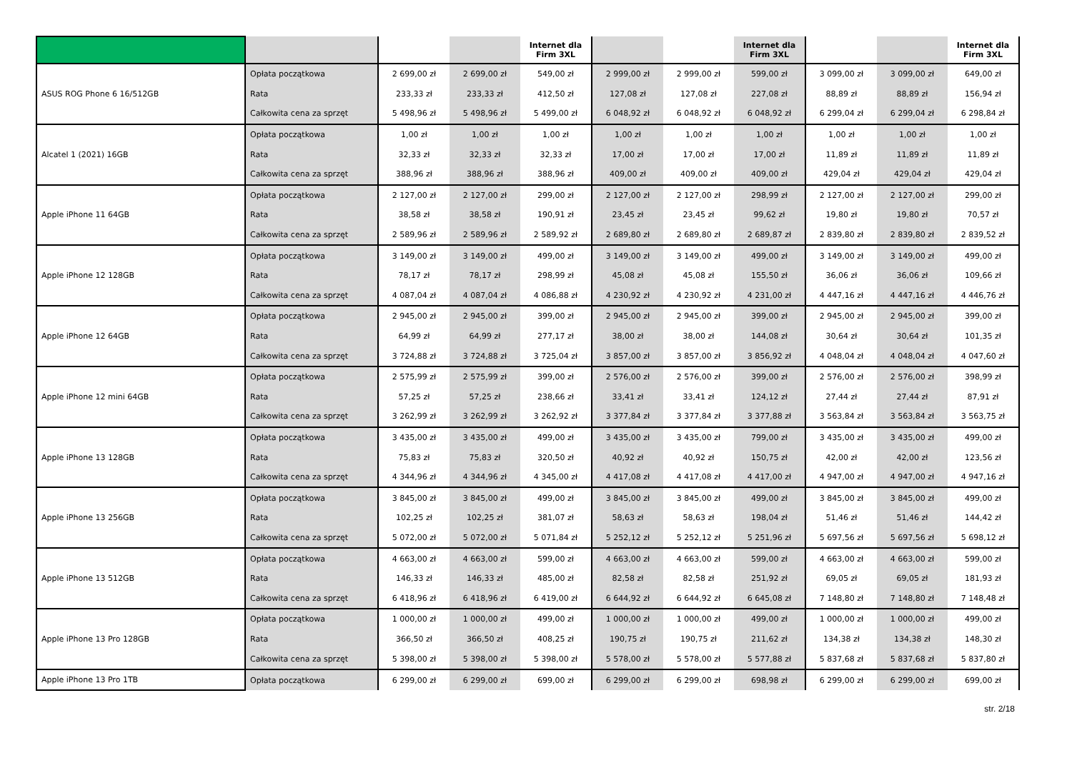| | | | | Internet dla Firm 3XL | | | Internet dla Firm 3XL | | | Internet dla Firm 3XL |
| --- | --- | --- | --- | --- | --- | --- | --- | --- | --- | --- |
| ASUS ROG Phone 6 16/512GB | Opłata początkowa | 2 699,00 zł | 2 699,00 zł | 549,00 zł | 2 999,00 zł | 2 999,00 zł | 599,00 zł | 3 099,00 zł | 3 099,00 zł | 649,00 zł |
| | Rata | 233,33 zł | 233,33 zł | 412,50 zł | 127,08 zł | 127,08 zł | 227,08 zł | 88,89 zł | 88,89 zł | 156,94 zł |
| | Całkowita cena za sprzęt | 5 498,96 zł | 5 498,96 zł | 5 499,00 zł | 6 048,92 zł | 6 048,92 zł | 6 048,92 zł | 6 299,04 zł | 6 299,04 zł | 6 298,84 zł |
| Alcatel 1 (2021) 16GB | Opłata początkowa | 1,00 zł | 1,00 zł | 1,00 zł | 1,00 zł | 1,00 zł | 1,00 zł | 1,00 zł | 1,00 zł | 1,00 zł |
| | Rata | 32,33 zł | 32,33 zł | 32,33 zł | 17,00 zł | 17,00 zł | 17,00 zł | 11,89 zł | 11,89 zł | 11,89 zł |
| | Całkowita cena za sprzęt | 388,96 zł | 388,96 zł | 388,96 zł | 409,00 zł | 409,00 zł | 409,00 zł | 429,04 zł | 429,04 zł | 429,04 zł |
| Apple iPhone 11 64GB | Opłata początkowa | 2 127,00 zł | 2 127,00 zł | 299,00 zł | 2 127,00 zł | 2 127,00 zł | 298,99 zł | 2 127,00 zł | 2 127,00 zł | 299,00 zł |
| | Rata | 38,58 zł | 38,58 zł | 190,91 zł | 23,45 zł | 23,45 zł | 99,62 zł | 19,80 zł | 19,80 zł | 70,57 zł |
| | Całkowita cena za sprzęt | 2 589,96 zł | 2 589,96 zł | 2 589,92 zł | 2 689,80 zł | 2 689,80 zł | 2 689,87 zł | 2 839,80 zł | 2 839,80 zł | 2 839,52 zł |
| Apple iPhone 12 128GB | Opłata początkowa | 3 149,00 zł | 3 149,00 zł | 499,00 zł | 3 149,00 zł | 3 149,00 zł | 499,00 zł | 3 149,00 zł | 3 149,00 zł | 499,00 zł |
| | Rata | 78,17 zł | 78,17 zł | 298,99 zł | 45,08 zł | 45,08 zł | 155,50 zł | 36,06 zł | 36,06 zł | 109,66 zł |
| | Całkowita cena za sprzęt | 4 087,04 zł | 4 087,04 zł | 4 086,88 zł | 4 230,92 zł | 4 230,92 zł | 4 231,00 zł | 4 447,16 zł | 4 447,16 zł | 4 446,76 zł |
| Apple iPhone 12 64GB | Opłata początkowa | 2 945,00 zł | 2 945,00 zł | 399,00 zł | 2 945,00 zł | 2 945,00 zł | 399,00 zł | 2 945,00 zł | 2 945,00 zł | 399,00 zł |
| | Rata | 64,99 zł | 64,99 zł | 277,17 zł | 38,00 zł | 38,00 zł | 144,08 zł | 30,64 zł | 30,64 zł | 101,35 zł |
| | Całkowita cena za sprzęt | 3 724,88 zł | 3 724,88 zł | 3 725,04 zł | 3 857,00 zł | 3 857,00 zł | 3 856,92 zł | 4 048,04 zł | 4 048,04 zł | 4 047,60 zł |
| Apple iPhone 12 mini 64GB | Opłata początkowa | 2 575,99 zł | 2 575,99 zł | 399,00 zł | 2 576,00 zł | 2 576,00 zł | 399,00 zł | 2 576,00 zł | 2 576,00 zł | 398,99 zł |
| | Rata | 57,25 zł | 57,25 zł | 238,66 zł | 33,41 zł | 33,41 zł | 124,12 zł | 27,44 zł | 27,44 zł | 87,91 zł |
| | Całkowita cena za sprzęt | 3 262,99 zł | 3 262,99 zł | 3 262,92 zł | 3 377,84 zł | 3 377,84 zł | 3 377,88 zł | 3 563,84 zł | 3 563,84 zł | 3 563,75 zł |
| Apple iPhone 13 128GB | Opłata początkowa | 3 435,00 zł | 3 435,00 zł | 499,00 zł | 3 435,00 zł | 3 435,00 zł | 799,00 zł | 3 435,00 zł | 3 435,00 zł | 499,00 zł |
| | Rata | 75,83 zł | 75,83 zł | 320,50 zł | 40,92 zł | 40,92 zł | 150,75 zł | 42,00 zł | 42,00 zł | 123,56 zł |
| | Całkowita cena za sprzęt | 4 344,96 zł | 4 344,96 zł | 4 345,00 zł | 4 417,08 zł | 4 417,08 zł | 4 417,00 zł | 4 947,00 zł | 4 947,00 zł | 4 947,16 zł |
| Apple iPhone 13 256GB | Opłata początkowa | 3 845,00 zł | 3 845,00 zł | 499,00 zł | 3 845,00 zł | 3 845,00 zł | 499,00 zł | 3 845,00 zł | 3 845,00 zł | 499,00 zł |
| | Rata | 102,25 zł | 102,25 zł | 381,07 zł | 58,63 zł | 58,63 zł | 198,04 zł | 51,46 zł | 51,46 zł | 144,42 zł |
| | Całkowita cena za sprzęt | 5 072,00 zł | 5 072,00 zł | 5 071,84 zł | 5 252,12 zł | 5 252,12 zł | 5 251,96 zł | 5 697,56 zł | 5 697,56 zł | 5 698,12 zł |
| Apple iPhone 13 512GB | Opłata początkowa | 4 663,00 zł | 4 663,00 zł | 599,00 zł | 4 663,00 zł | 4 663,00 zł | 599,00 zł | 4 663,00 zł | 4 663,00 zł | 599,00 zł |
| | Rata | 146,33 zł | 146,33 zł | 485,00 zł | 82,58 zł | 82,58 zł | 251,92 zł | 69,05 zł | 69,05 zł | 181,93 zł |
| | Całkowita cena za sprzęt | 6 418,96 zł | 6 418,96 zł | 6 419,00 zł | 6 644,92 zł | 6 644,92 zł | 6 645,08 zł | 7 148,80 zł | 7 148,80 zł | 7 148,48 zł |
| Apple iPhone 13 Pro 128GB | Opłata początkowa | 1 000,00 zł | 1 000,00 zł | 499,00 zł | 1 000,00 zł | 1 000,00 zł | 499,00 zł | 1 000,00 zł | 1 000,00 zł | 499,00 zł |
| | Rata | 366,50 zł | 366,50 zł | 408,25 zł | 190,75 zł | 190,75 zł | 211,62 zł | 134,38 zł | 134,38 zł | 148,30 zł |
| | Całkowita cena za sprzęt | 5 398,00 zł | 5 398,00 zł | 5 398,00 zł | 5 578,00 zł | 5 578,00 zł | 5 577,88 zł | 5 837,68 zł | 5 837,68 zł | 5 837,80 zł |
| Apple iPhone 13 Pro 1TB | Opłata początkowa | 6 299,00 zł | 6 299,00 zł | 699,00 zł | 6 299,00 zł | 6 299,00 zł | 698,98 zł | 6 299,00 zł | 6 299,00 zł | 699,00 zł |
str. 2/18